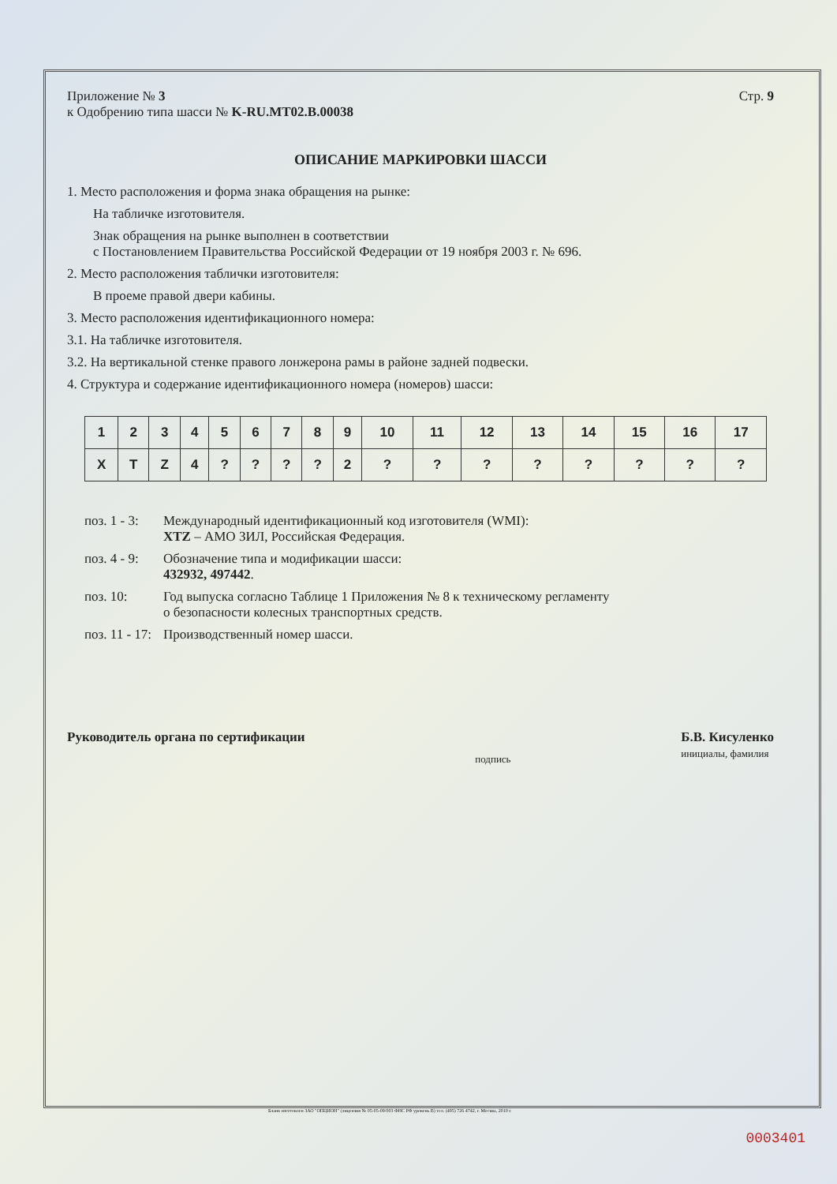Приложение № 3
к Одобрению типа шасси № K-RU.MT02.B.00038
Стр. 9
ОПИСАНИЕ МАРКИРОВКИ ШАССИ
1. Место расположения и форма знака обращения на рынке:
На табличке изготовителя.
Знак обращения на рынке выполнен в соответствии
с Постановлением Правительства Российской Федерации от 19 ноября 2003 г. № 696.
2. Место расположения таблички изготовителя:
В проеме правой двери кабины.
3. Место расположения идентификационного номера:
3.1. На табличке изготовителя.
3.2. На вертикальной стенке правого лонжерона рамы в районе задней подвески.
4. Структура и содержание идентификационного номера (номеров) шасси:
| 1 | 2 | 3 | 4 | 5 | 6 | 7 | 8 | 9 | 10 | 11 | 12 | 13 | 14 | 15 | 16 | 17 |
| X | T | Z | 4 | ? | ? | ? | ? | 2 | ? | ? | ? | ? | ? | ? | ? | ? |
поз. 1 - 3:
Международный идентификационный код изготовителя (WMI):
XTZ – АМО ЗИЛ, Российская Федерация.
поз. 4 - 9:
Обозначение типа и модификации шасси:
432932, 497442.
поз. 10:
Год выпуска согласно Таблице 1 Приложения № 8 к техническому регламенту
о безопасности колесных транспортных средств.
поз. 11 - 17:
Производственный номер шасси.
Руководитель органа по сертификации
подпись
Б.В. Кисуленко
инициалы, фамилия
Бланк изготовлен ЗАО "ОПЦИОН" (лицензия № 05-05-09/003 ФНС РФ уровень В) тел. (495) 726 4742, г. Москва, 2010 г.
0003401